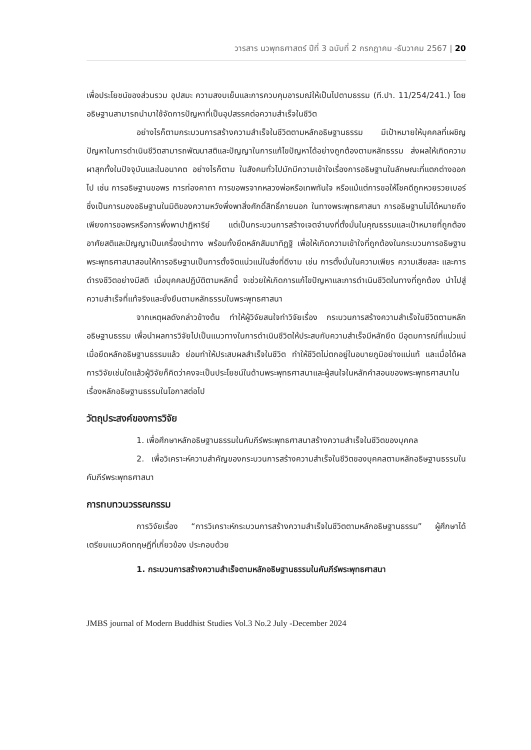วารสาร นวพุทธศาสตร์ ปีที่ 3 ฉบับที่ 2 กรกฎาคม -ธันวาคม 2567 | 20
เพื่อประโยชน์ของส่วนรวม อุปสมะ ความสงบเย็นและการควบคุมอารมณ์ให้เป็นไปตามธรรม (ที.ปา. 11/254/241.) โดยอธิษฐานสามารถนำมาใช้จัดการปัญหาที่เป็นอุปสรรคต่อความสำเร็จในชีวิต
อย่างไรก็ตามกระบวนการสร้างความสำเร็จในชีวิตตามหลักอธิษฐานธรรม มีเป้าหมายให้บุคคลที่เผชิญปัญหาในการดำเนินชีวิตสามารถพัฒนาสติและปัญญาในการแก้ไขปัญหาได้อย่างถูกต้องตามหลักธรรม ส่งผลให้เกิดความผาสุกทั้งในปัจจุบันและในอนาคต อย่างไรก็ตาม ในสังคมทั่วไปมักมีความเข้าใจเรื่องการอธิษฐานในลักษณะที่แตกต่างออกไป เช่น การอธิษฐานขอพร การท่องคาถา การขอพรจากหลวงพ่อหรือเทพทันใจ หรือแม้แต่การขอให้โชคดีถูกหวยรวยเบอร์ ซึ่งเป็นการมองอธิษฐานในมิติของความหวังพึ่งพาสิ่งศักดิ์สิทธิ์ภายนอก ในทางพระพุทธศาสนา การอธิษฐานไม่ได้หมายถึงเพียงการขอพรหรือการพึ่งพาปาฏิหาริย์ แต่เป็นกระบวนการสร้างเจตจำนงที่ตั้งมั่นในคุณธรรมและเป้าหมายที่ถูกต้อง อาศัยสติและปัญญาเป็นเครื่องนำทาง พร้อมทั้งยึดหลักสัมมาทิฏฐิ เพื่อให้เกิดความเข้าใจที่ถูกต้องในกระบวนการอธิษฐาน พระพุทธศาสนาสอนให้การอธิษฐานเป็นการตั้งจิตแน่วแน่ในสิ่งที่ดีงาม เช่น การตั้งมั่นในความเพียร ความเสียสละ และการดำรงชีวิตอย่างมีสติ เมื่อบุคคลปฏิบัติตามหลักนี้ จะช่วยให้เกิดการแก้ไขปัญหาและการดำเนินชีวิตในทางที่ถูกต้อง นำไปสู่ความสำเร็จที่แท้จริงและยั่งยืนตามหลักธรรมในพระพุทธศาสนา
จากเหตุผลดังกล่าวข้างต้น ทำให้ผู้วิจัยสนใจทำวิจัยเรื่อง กระบวนการสร้างความสำเร็จในชีวิตตามหลักอธิษฐานธรรม เพื่อนำผลการวิจัยไปเป็นแนวทางในการดำเนินชีวิตให้ประสบกับความสำเร็จมีหลักยึด มีอุดมการณ์ที่แน่วแน่ เมื่อยึดหลักอธิษฐานธรรมแล้ว ย่อมทำให้ประสบผลสำเร็จในชีวิต ทำให้ชีวิตไม่ตกอยู่ในอบายภูมิอย่างแน่แท้ และเมื่อได้ผลการวิจัยเช่นใดแล้วผู้วิจัยก็คิดว่าคงจะเป็นประโยชน์ในด้านพระพุทธศาสนาและผู้สนใจในหลักคำสอนของพระพุทธศาสนาในเรื่องหลักอธิษฐานธรรมในโอกาสต่อไป
วัตถุประสงค์ของการวิจัย
1. เพื่อศึกษาหลักอธิษฐานธรรมในคัมภีร์พระพุทธศาสนาสร้างความสำเร็จในชีวิตของบุคคล
2. เพื่อวิเคราะห์ความสำคัญของกระบวนการสร้างความสำเร็จในชีวิตของบุคคลตามหลักอธิษฐานธรรมในคัมภีร์พระพุทธศาสนา
การทบทวนวรรณกรรม
การวิจัยเรื่อง “การวิเคราะห์กระบวนการสร้างความสำเร็จในชีวิตตามหลักอธิษฐานธรรม” ผู้ศึกษาได้เตรียมแนวคิดทฤษฎีที่เกี่ยวข้อง ประกอบด้วย
1. กระบวนการสร้างความสำเร็จตามหลักอธิษฐานธรรมในคัมภีร์พระพุทธศาสนา
JMBS journal of Modern Buddhist Studies Vol.3 No.2 July -December 2024